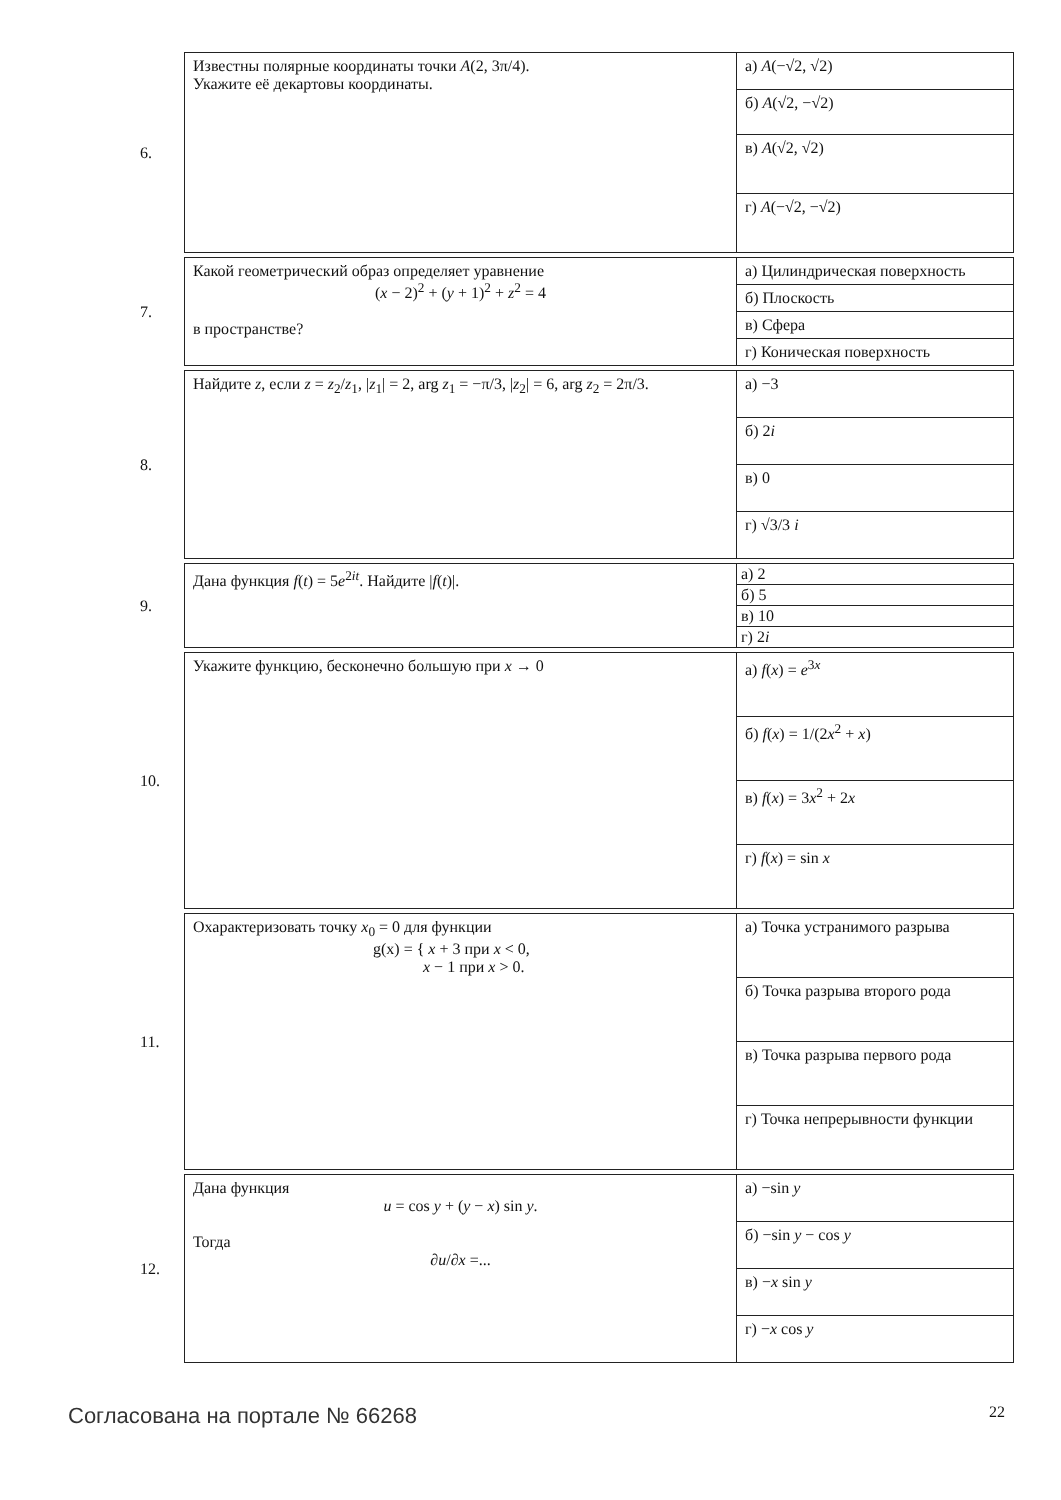6.
| Известны полярные координаты точки A (2, 3π/4). Укажите её декартовы координаты. | а) A (−√2, √2) |
| | б) A (√2, −√2) |
| | в) A (√2, √2) |
| | г) A (−√2, −√2) |
7.
| Какой геометрический образ определяет уравнение ( x − 2)<sup>2</sup> + ( y + 1)<sup>2</sup> + z<sup>2</sup> = 4 в пространстве? | а) Цилиндрическая поверхность |
| | б) Плоскость |
| | в) Сфера |
| | г) Коническая поверхность |
8.
| Найдите z , если z = z<sub>2</sub>/ z<sub>1</sub>, / z<sub>1</sub>/ = 2, arg z<sub>1</sub> = −π/3, / z<sub>2</sub>/ = 6, arg z<sub>2</sub> = 2π/3. | а) −3 |
| | б) 2 i |
| | в) 0 |
| | г) √3/3 i |
9.
| Дана функция f ( t ) = 5 e<sup>2it</sup>. Найдите / f ( t )/. | а) 2 |
| | б) 5 |
| | в) 10 |
| | г) 2 i |
10.
| Укажите функцию, бесконечно большую при x → 0 | а) f ( x ) = e<sup>3x</sup> |
| | б) f ( x ) = 1/(2 x<sup>2</sup> + x ) |
| | в) f ( x ) = 3 x<sup>2</sup> + 2 x |
| | г) f ( x ) = sin x |
11.
| Охарактеризовать точку x<sub>0</sub> = 0 для функции g(x) = { x + 3 при x < 0, x − 1 при x > 0. | а) Точка устранимого разрыва |
| | б) Точка разрыва второго рода |
| | в) Точка разрыва первого рода |
| | г) Точка непрерывности функции |
12.
| Дана функция u = cos y + ( y − x ) sin y . Тогда ∂ u /∂ x =... | а) −sin y |
| | б) −sin y − cos y |
| | в) − x sin y |
| | г) − x cos y |
Согласована на портале № 66268 22